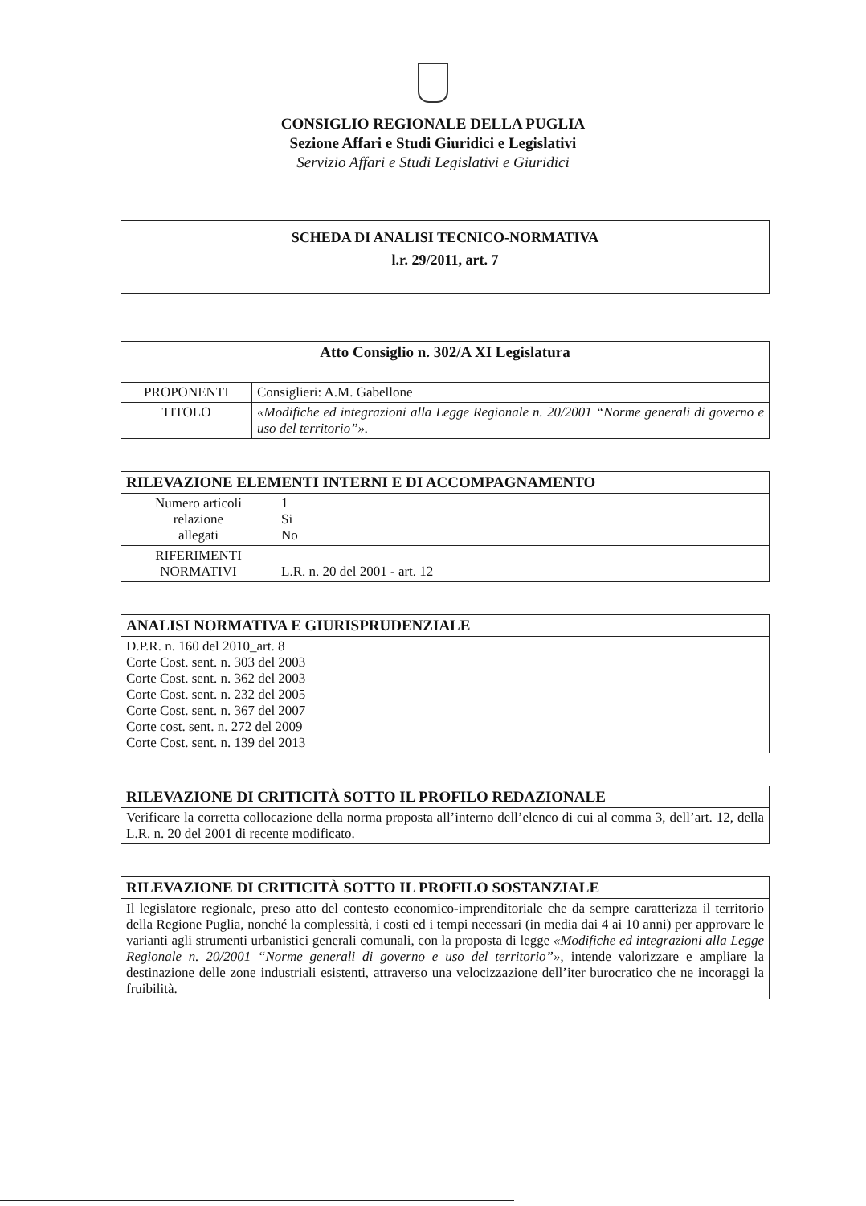CONSIGLIO REGIONALE DELLA PUGLIA
Sezione Affari e Studi Giuridici e Legislativi
Servizio Affari e Studi Legislativi e Giuridici
SCHEDA DI ANALISI TECNICO-NORMATIVA
l.r. 29/2011, art. 7
| Atto Consiglio n. 302/A XI Legislatura | |
| --- | --- |
| PROPONENTI | Consiglieri: A.M. Gabellone |
| TITOLO | «Modifiche ed integrazioni alla Legge Regionale n. 20/2001 “Norme generali di governo e uso del territorio”». |
| RILEVAZIONE ELEMENTI INTERNI E DI ACCOMPAGNAMENTO | |
| --- | --- |
| Numero articoli relazione allegati | 1 Si No |
| RIFERIMENTI NORMATIVI | L.R. n. 20 del 2001 - art. 12 |
| ANALISI NORMATIVA E GIURISPRUDENZIALE |
| --- |
| D.P.R. n. 160 del 2010_art. 8 Corte Cost. sent. n. 303 del 2003 Corte Cost. sent. n. 362 del 2003 Corte Cost. sent. n. 232 del 2005 Corte Cost. sent. n. 367 del 2007 Corte cost. sent. n. 272 del 2009 Corte Cost. sent. n. 139 del 2013 |
| RILEVAZIONE DI CRITICITÀ SOTTO IL PROFILO REDAZIONALE |
| --- |
| Verificare la corretta collocazione della norma proposta all’interno dell’elenco di cui al comma 3, dell’art. 12, della L.R. n. 20 del 2001 di recente modificato. |
| RILEVAZIONE DI CRITICITÀ SOTTO IL PROFILO SOSTANZIALE |
| --- |
| Il legislatore regionale, preso atto del contesto economico-imprenditoriale che da sempre caratterizza il territorio della Regione Puglia, nonché la complessità, i costi ed i tempi necessari (in media dai 4 ai 10 anni) per approvare le varianti agli strumenti urbanistici generali comunali, con la proposta di legge «Modifiche ed integrazioni alla Legge Regionale n. 20/2001 “Norme generali di governo e uso del territorio”» , intende valorizzare e ampliare la destinazione delle zone industriali esistenti, attraverso una velocizzazione dell’iter burocratico che ne incoraggi la fruibilità. |